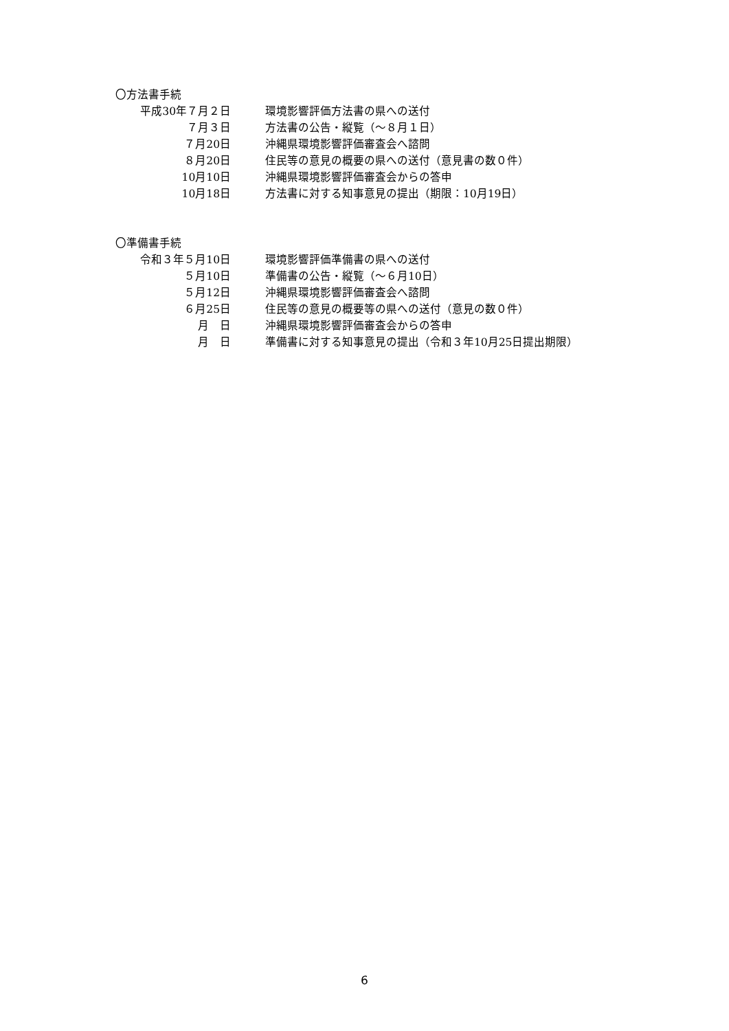〇方法書手続
| 平成30年７月２日 | 環境影響評価方法書の県への送付 |
| ７月３日 | 方法書の公告・縦覧（～８月１日） |
| ７月20日 | 沖縄県環境影響評価審査会へ諮問 |
| ８月20日 | 住民等の意見の概要の県への送付（意見書の数０件） |
| 10月10日 | 沖縄県環境影響評価審査会からの答申 |
| 10月18日 | 方法書に対する知事意見の提出（期限：10月19日） |
〇準備書手続
| 令和３年５月10日 | 環境影響評価準備書の県への送付 |
| ５月10日 | 準備書の公告・縦覧（～６月10日） |
| ５月12日 | 沖縄県環境影響評価審査会へ諮問 |
| ６月25日 | 住民等の意見の概要等の県への送付（意見の数０件） |
| 月 日 | 沖縄県環境影響評価審査会からの答申 |
| 月 日 | 準備書に対する知事意見の提出（令和３年10月25日提出期限） |
6